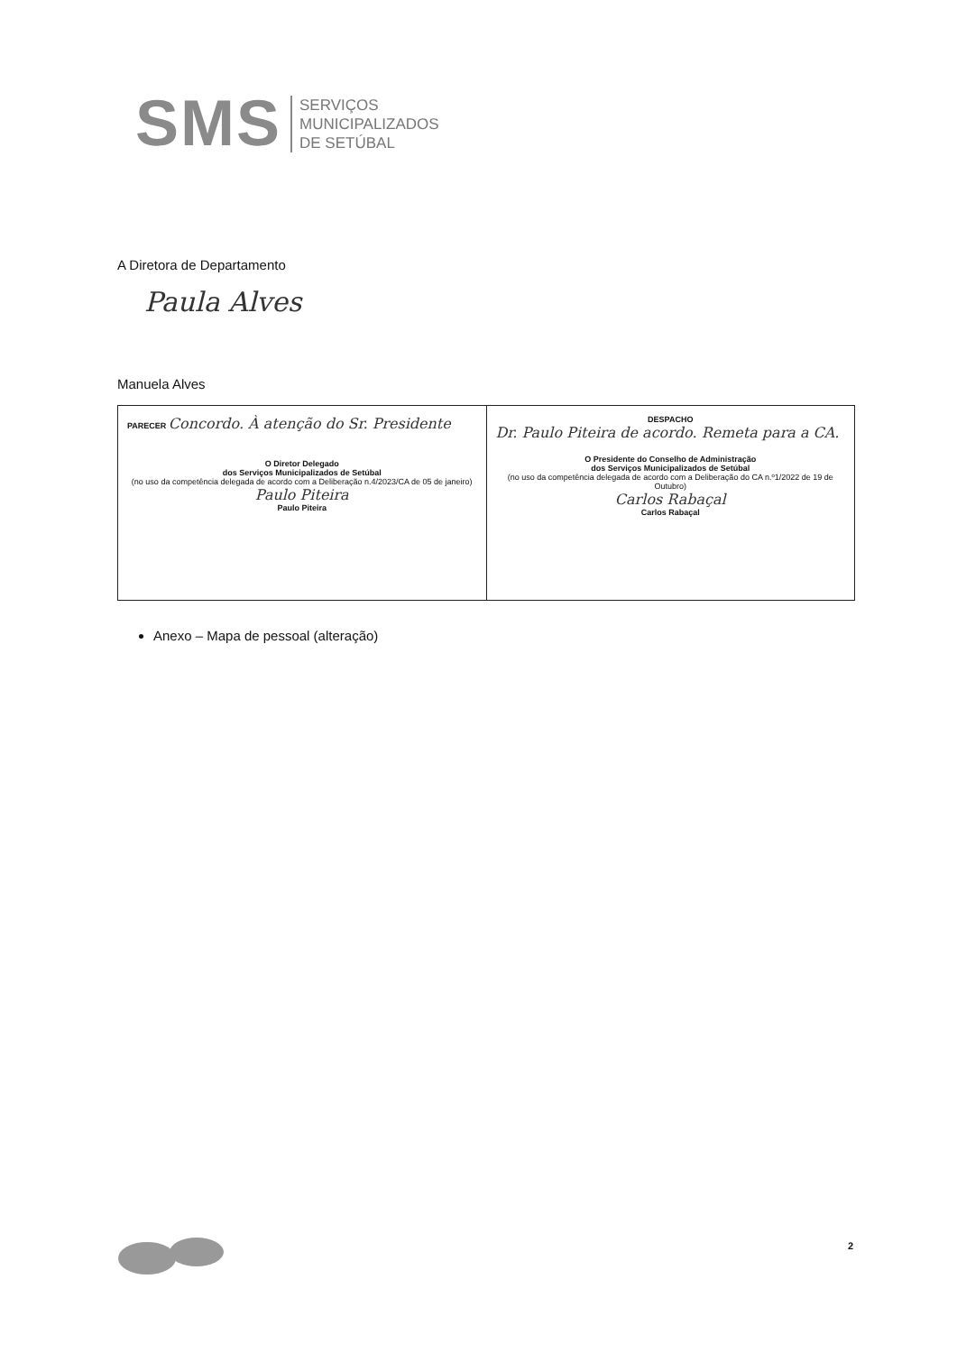SMS
SERVIÇOS
MUNICIPALIZADOS
DE SETÚBAL
A Diretora de Departamento
Paula Alves
Manuela Alves
| PARECER Concordo. À atenção do Sr. Presidente O Diretor Delegado dos Serviços Municipalizados de Setúbal (no uso da competência delegada de acordo com a Deliberação n.4/2023/CA de 05 de janeiro) Paulo Piteira Paulo Piteira | DESPACHO Dr. Paulo Piteira de acordo. Remeta para a CA. O Presidente do Conselho de Administração dos Serviços Municipalizados de Setúbal (no uso da competência delegada de acordo com a Deliberação do CA n.º1/2022 de 19 de Outubro) Carlos Rabaçal Carlos Rabaçal |
Anexo – Mapa de pessoal (alteração)
2